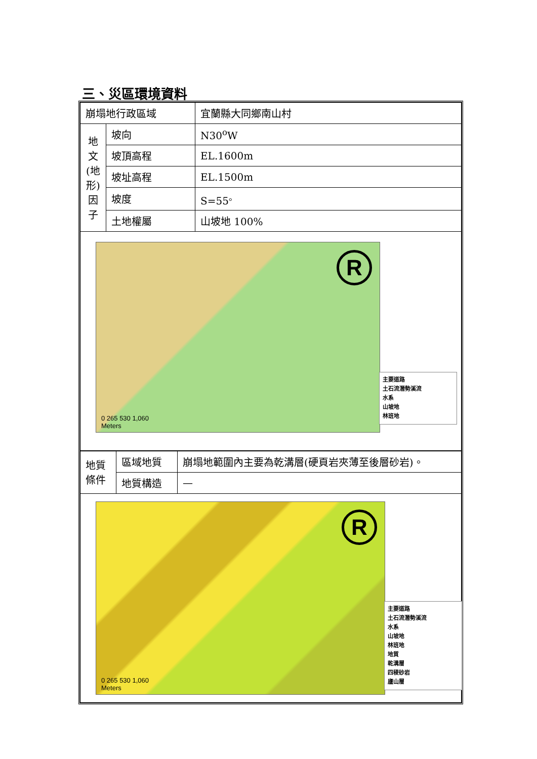三、災區環境資料
| 崩塌地行政區域 | | 宜蘭縣大同鄉南山村 |
| 地 文 (地 形) 因 子 | 坡向 | N30<sup>o</sup>W |
| | 坡頂高程 | EL.1600m |
| | 坡址高程 | EL.1500m |
| | 坡度 | S=55<sup>。</sup> |
| | 土地權屬 | 山坡地 100% |
| R 0 265 530 1,060 Meters 主要道路 土石流潛勢溪流 水系 山坡地 林班地 | | |
| 地質 條件 | 區域地質 | 崩塌地範圍內主要為乾溝層(硬頁岩夾薄至後層砂岩)。 |
| | 地質構造 | — |
| R 0 265 530 1,060 Meters 主要道路 土石流潛勢溪流 水系 山坡地 林班地 地質 乾溝層 四稜砂岩 廬山層 | | |